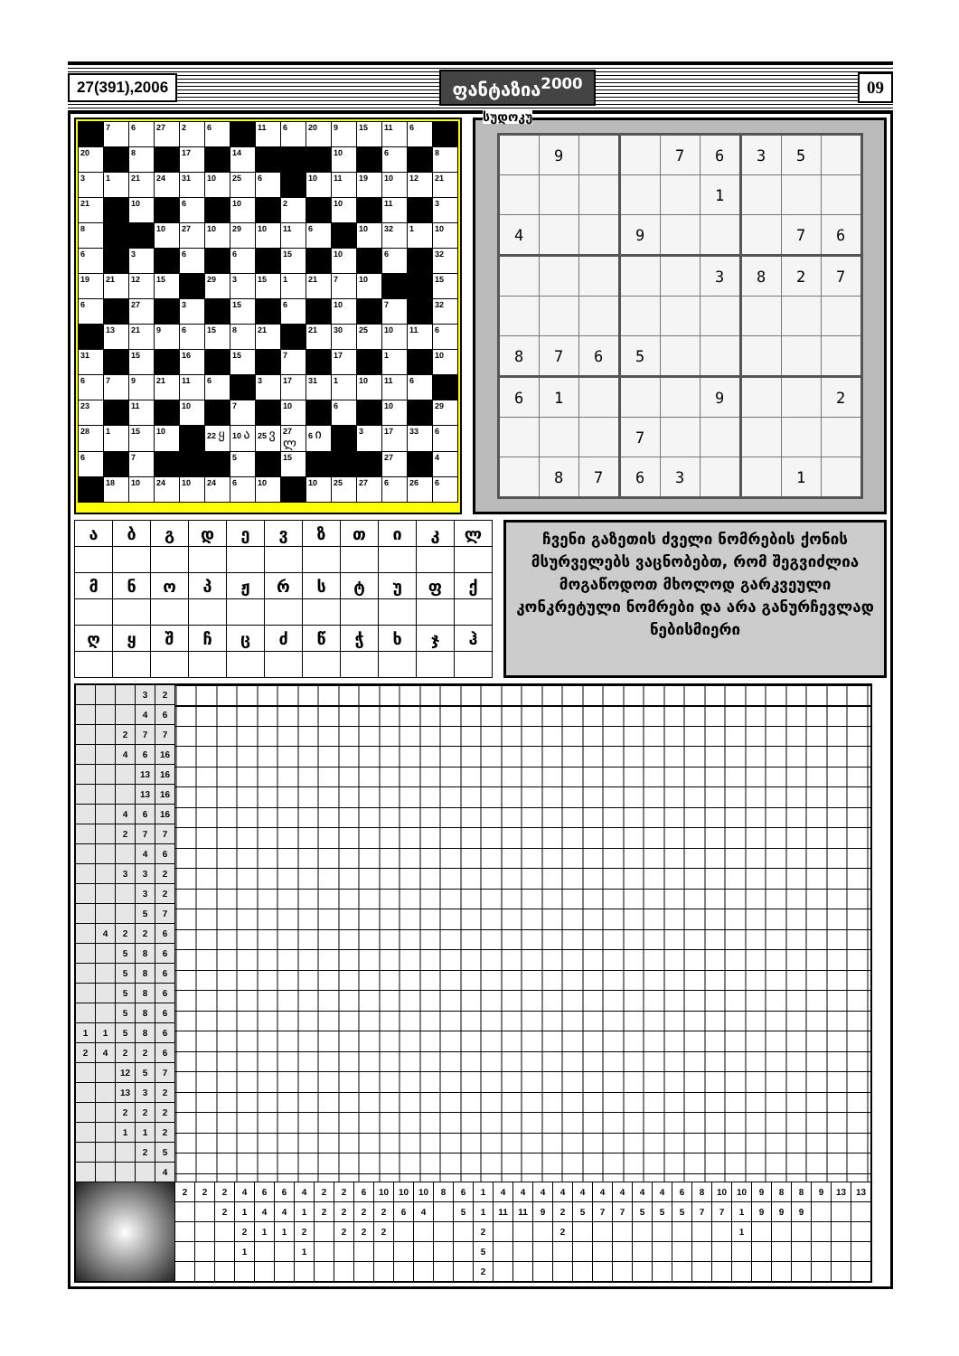27(391),2006 ფანტაზია<sup>2000</sup> 09
| | 7 | 6 | 27 | 2 | 6 | | 11 | 6 | 20 | 9 | 15 | 11 | 6 | |
| 20 | | 8 | | 17 | | 14 | | | | 10 | | 6 | | 8 |
| 3 | 1 | 21 | 24 | 31 | 10 | 25 | 6 | | 10 | 11 | 19 | 10 | 12 | 21 |
| 21 | | 10 | | 6 | | 10 | | 2 | | 10 | | 11 | | 3 |
| 8 | | | 10 | 27 | 10 | 29 | 10 | 11 | 6 | | 10 | 32 | 1 | 10 |
| 6 | | 3 | | 6 | | 6 | | 15 | | 10 | | 6 | | 32 |
| 19 | 21 | 12 | 15 | | 29 | 3 | 15 | 1 | 21 | 7 | 10 | | | 15 |
| 6 | | 27 | | 3 | | 15 | | 6 | | 10 | | 7 | | 32 |
| | 13 | 21 | 9 | 6 | 15 | 8 | 21 | | 21 | 30 | 25 | 10 | 11 | 6 |
| 31 | | 15 | | 16 | | 15 | | 7 | | 17 | | 1 | | 10 |
| 6 | 7 | 9 | 21 | 11 | 6 | | 3 | 17 | 31 | 1 | 10 | 11 | 6 | |
| 23 | | 11 | | 10 | | 7 | | 10 | | 6 | | 10 | | 29 |
| 28 | 1 | 15 | 10 | | 22 ყ | 10 ა | 25 ვ | 27 ლ | 6 ი | | 3 | 17 | 33 | 6 |
| 6 | | 7 | | | | 5 | | 15 | | | | 27 | | 4 |
| | 18 | 10 | 24 | 10 | 24 | 6 | 10 | | 10 | 25 | 27 | 6 | 26 | 6 |
სუდოკუ
| | 9 | | | 7 | 6 | 3 | 5 | |
| | | | | | 1 | | | |
| 4 | | | 9 | | | | 7 | 6 |
| | | | | | 3 | 8 | 2 | 7 |
| 8 | 7 | 6 | 5 | | | | | |
| 6 | 1 | | | | 9 | | | 2 |
| | | | 7 | | | | | |
| | 8 | 7 | 6 | 3 | | | 1 | |
| ა | ბ | გ | დ | ე | ვ | ზ | თ | ი | კ | ლ |
| მ | ნ | ო | პ | ჟ | რ | ს | ტ | უ | ფ | ქ |
| ღ | ყ | შ | ჩ | ც | ძ | წ | ჭ | ხ | ჯ | ჰ |
ჩვენი გაზეთის ძველი ნომრების ქონის მსურველებს ვაცნობებთ, რომ შეგვიძლია მოგაწოდოთ მხოლოდ გარკვეული კონკრეტული ნომრები და არა განურჩევლად ნებისმიერი
| | | | 3 | 2 | | | | | | | | | | | | | | | | | | | | | | | | | | | | | | | | | | | |
| | | | 4 | 6 | | | | | | | | | | | | | | | | | | | | | | | | | | | | | | | | | | | |
| | | 2 | 7 | 7 | | | | | | | | | | | | | | | | | | | | | | | | | | | | | | | | | | | |
| | | 4 | 6 | 16 | | | | | | | | | | | | | | | | | | | | | | | | | | | | | | | | | | | |
| | | | 13 | 16 | | | | | | | | | | | | | | | | | | | | | | | | | | | | | | | | | | | |
| | | | 13 | 16 | | | | | | | | | | | | | | | | | | | | | | | | | | | | | | | | | | | |
| | | 4 | 6 | 16 | | | | | | | | | | | | | | | | | | | | | | | | | | | | | | | | | | | |
| | | 2 | 7 | 7 | | | | | | | | | | | | | | | | | | | | | | | | | | | | | | | | | | | |
| | | | 4 | 6 | | | | | | | | | | | | | | | | | | | | | | | | | | | | | | | | | | | |
| | | 3 | 3 | 2 | | | | | | | | | | | | | | | | | | | | | | | | | | | | | | | | | | | |
| | | | 3 | 2 | | | | | | | | | | | | | | | | | | | | | | | | | | | | | | | | | | | |
| | | | 5 | 7 | | | | | | | | | | | | | | | | | | | | | | | | | | | | | | | | | | | |
| | 4 | 2 | 2 | 6 | | | | | | | | | | | | | | | | | | | | | | | | | | | | | | | | | | | |
| | | 5 | 8 | 6 | | | | | | | | | | | | | | | | | | | | | | | | | | | | | | | | | | | |
| | | 5 | 8 | 6 | | | | | | | | | | | | | | | | | | | | | | | | | | | | | | | | | | | |
| | | 5 | 8 | 6 | | | | | | | | | | | | | | | | | | | | | | | | | | | | | | | | | | | |
| | | 5 | 8 | 6 | | | | | | | | | | | | | | | | | | | | | | | | | | | | | | | | | | | |
| 1 | 1 | 5 | 8 | 6 | | | | | | | | | | | | | | | | | | | | | | | | | | | | | | | | | | | |
| 2 | 4 | 2 | 2 | 6 | | | | | | | | | | | | | | | | | | | | | | | | | | | | | | | | | | | |
| | | 12 | 5 | 7 | | | | | | | | | | | | | | | | | | | | | | | | | | | | | | | | | | | |
| | | 13 | 3 | 2 | | | | | | | | | | | | | | | | | | | | | | | | | | | | | | | | | | | |
| | | 2 | 2 | 2 | | | | | | | | | | | | | | | | | | | | | | | | | | | | | | | | | | | |
| | | 1 | 1 | 2 | | | | | | | | | | | | | | | | | | | | | | | | | | | | | | | | | | | |
| | | | 2 | 5 | | | | | | | | | | | | | | | | | | | | | | | | | | | | | | | | | | | |
| | | | | 4 | | | | | | | | | | | | | | | | | | | | | | | | | | | | | | | | | | | |
| | | | | | 2 | 2 | 2 | 4 | 6 | 6 | 4 | 2 | 2 | 6 | 10 | 10 | 10 | 8 | 6 | 1 | 4 | 4 | 4 | 4 | 4 | 4 | 4 | 4 | 4 | 6 | 8 | 10 | 10 | 9 | 8 | 8 | 9 | 13 | 13 |
| | | | | | | | 2 | 1 | 4 | 4 | 1 | 2 | 2 | 2 | 2 | 6 | 4 | | 5 | 1 | 11 | 11 | 9 | 2 | 5 | 7 | 7 | 5 | 5 | 5 | 7 | 7 | 1 | 9 | 9 | 9 | | | |
| | | | | | | | | 2 | 1 | 1 | 2 | | 2 | 2 | 2 | | | | | 2 | | | | 2 | | | | | | | | | 1 | | | | | | |
| | | | | | | | | 1 | | | 1 | | | | | | | | | 5 | | | | | | | | | | | | | | | | | | | |
| | | | | | | | | | | | | | | | | | | | | 2 | | | | | | | | | | | | | | | | | | | |